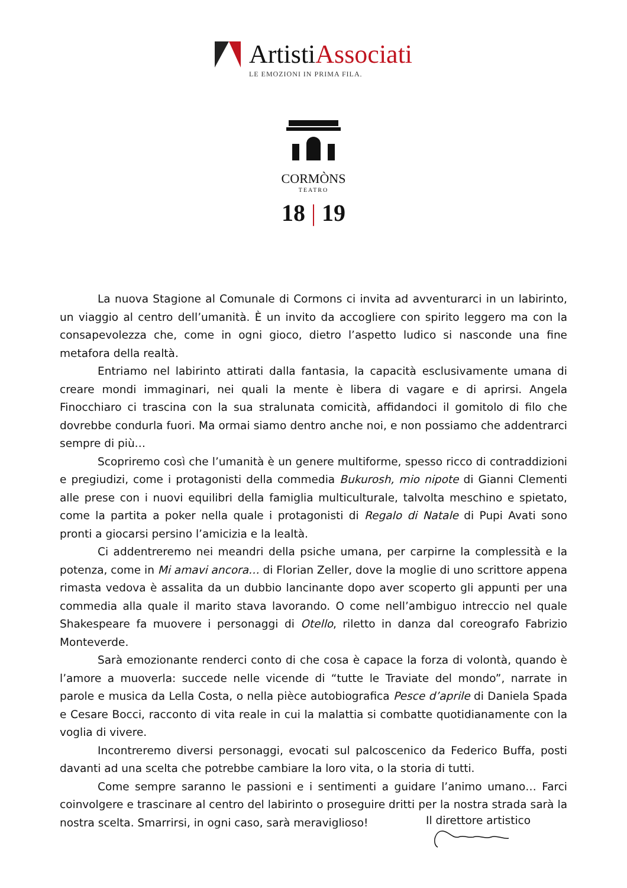ArtistiAssociati
LE EMOZIONI IN PRIMA FILA.
CORMÒNS
TEATRO
18 | 19
La nuova Stagione al Comunale di Cormons ci invita ad avventurarci in un labirinto, un viaggio al centro dell’umanità. È un invito da accogliere con spirito leggero ma con la consapevolezza che, come in ogni gioco, dietro l’aspetto ludico si nasconde una fine metafora della realtà.
Entriamo nel labirinto attirati dalla fantasia, la capacità esclusivamente umana di creare mondi immaginari, nei quali la mente è libera di vagare e di aprirsi. Angela Finocchiaro ci trascina con la sua stralunata comicità, affidandoci il gomitolo di filo che dovrebbe condurla fuori. Ma ormai siamo dentro anche noi, e non possiamo che addentrarci sempre di più…
Scopriremo così che l’umanità è un genere multiforme, spesso ricco di contraddizioni e pregiudizi, come i protagonisti della commedia Bukurosh, mio nipote di Gianni Clementi alle prese con i nuovi equilibri della famiglia multiculturale, talvolta meschino e spietato, come la partita a poker nella quale i protagonisti di Regalo di Natale di Pupi Avati sono pronti a giocarsi persino l’amicizia e la lealtà.
Ci addentreremo nei meandri della psiche umana, per carpirne la complessità e la potenza, come in Mi amavi ancora… di Florian Zeller, dove la moglie di uno scrittore appena rimasta vedova è assalita da un dubbio lancinante dopo aver scoperto gli appunti per una commedia alla quale il marito stava lavorando. O come nell’ambiguo intreccio nel quale Shakespeare fa muovere i personaggi di Otello, riletto in danza dal coreografo Fabrizio Monteverde.
Sarà emozionante renderci conto di che cosa è capace la forza di volontà, quando è l’amore a muoverla: succede nelle vicende di “tutte le Traviate del mondo”, narrate in parole e musica da Lella Costa, o nella pièce autobiografica Pesce d’aprile di Daniela Spada e Cesare Bocci, racconto di vita reale in cui la malattia si combatte quotidianamente con la voglia di vivere.
Incontreremo diversi personaggi, evocati sul palcoscenico da Federico Buffa, posti davanti ad una scelta che potrebbe cambiare la loro vita, o la storia di tutti.
Come sempre saranno le passioni e i sentimenti a guidare l’animo umano… Farci coinvolgere e trascinare al centro del labirinto o proseguire dritti per la nostra strada sarà la nostra scelta. Smarrirsi, in ogni caso, sarà meraviglioso!
Il direttore artistico